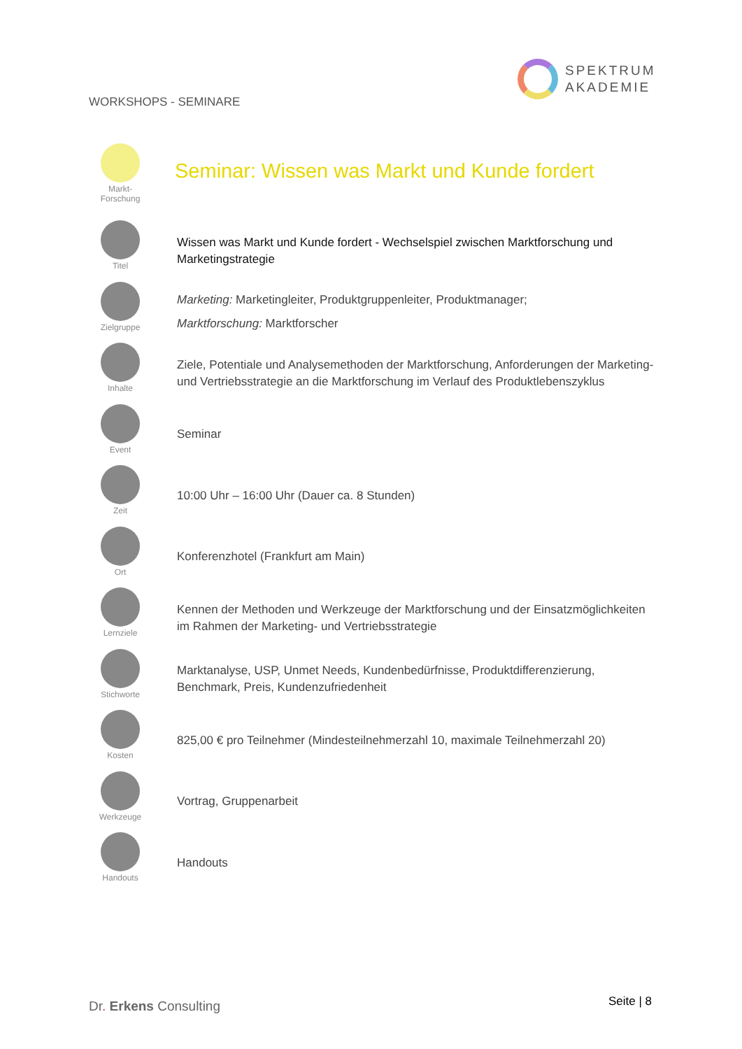WORKSHOPS - SEMINARE
SPEKTRUM
AKADEMIE
Seminar: Wissen was Markt und Kunde fordert
Markt-
Forschung
Titel
Wissen was Markt und Kunde fordert - Wechselspiel zwischen Marktforschung und Marketingstrategie
Zielgruppe
Marketing: Marketingleiter, Produktgruppenleiter, Produktmanager;
Marktforschung: Marktforscher
Inhalte
Ziele, Potentiale und Analysemethoden der Marktforschung, Anforderungen der Marketing- und Vertriebsstrategie an die Marktforschung im Verlauf des Produktlebenszyklus
Event
Seminar
Zeit
10:00 Uhr – 16:00 Uhr (Dauer ca. 8 Stunden)
Ort
Konferenzhotel (Frankfurt am Main)
Lernziele
Kennen der Methoden und Werkzeuge der Marktforschung und der Einsatzmöglichkeiten im Rahmen der Marketing- und Vertriebsstrategie
Stichworte
Marktanalyse, USP, Unmet Needs, Kundenbedürfnisse, Produktdifferenzierung, Benchmark, Preis, Kundenzufriedenheit
Kosten
825,00 € pro Teilnehmer (Mindesteilnehmerzahl 10, maximale Teilnehmerzahl 20)
Werkzeuge
Vortrag, Gruppenarbeit
Handouts
Handouts
Dr. Erkens Consulting Seite | 8